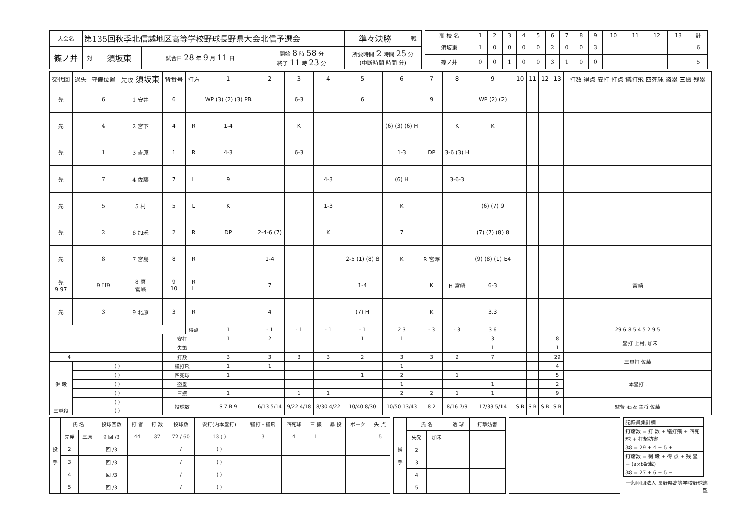| 大会名 | 第135回秋季北信越地区高等学校野球長野県大会北信予選会 | | | | | | 準々決勝 | 戦 |
| 篠ノ井 | | 対 | 須坂東 | 試合日 28 年 9 月 11 日 | 開始 8 時 58 分 終了 11 時 23 分 | 所要時間 2 時間 25 分 (中断時間 時間 分) | | |
| 高 校 名 | 1 | 2 | 3 | 4 | 5 | 6 | 7 | 8 | 9 | 10 | 11 | 12 | 13 | 計 |
| --- | --- | --- | --- | --- | --- | --- | --- | --- | --- | --- | --- | --- | --- | --- |
| 須坂東 | 1 | 0 | 0 | 0 | 0 | 2 | 0 | 0 | 3 | | | | | 6 |
| 篠ノ井 | 0 | 0 | 1 | 0 | 0 | 3 | 1 | 0 | 0 | | | | | 5 |
| 交代回 | 過失 | 守備位置 | 先攻 須坂東 | 背番号 | 打方 | 1 | 2 | 3 | 4 | 5 | 6 | 7 | 8 | 9 | 10 | 11 | 12 | 13 | 打数 得点 安打 打点 犠打飛 四死球 盗塁 三振 残塁 |
| --- | --- | --- | --- | --- | --- | --- | --- | --- | --- | --- | --- | --- | --- | --- | --- | --- | --- | --- | --- |
| 先 | | 6 | 1 安井 | 6 | | WP (3) (2) (3) PB | | 6-3 | | 6 | | 9 | | WP (2) (2) | | | | | |
| 先 | | 4 | 2 宮下 | 4 | R | 1-4 | | K | | | (6) (3) (6) H | | K | K | | | | | |
| 先 | | 1 | 3 吉原 | 1 | R | 4-3 | | 6-3 | | | 1-3 | DP | 3-6 (3) H | | | | | | |
| 先 | | 7 | 4 佐藤 | 7 | L | 9 | | | 4-3 | | (6) H | | 3-6-3 | | | | | | |
| 先 | | 5 | 5 村 | 5 | L | K | | | 1-3 | | K | | | (6) (7) 9 | | | | | |
| 先 | | 2 | 6 加禾 | 2 | R | DP | 2-4-6 (7) | | K | | 7 | | | (7) (7) (8) 8 | | | | | |
| 先 | | 8 | 7 宮島 | 8 | R | | 1-4 | | | 2-5 (1) (8) 8 | K | R 宮澤 | | (9) (8) (1) E4 | | | | | |
| 先 9 97 | | 9 H9 | 8 真 宮崎 | 9 10 | R L | | 7 | | | 1-4 | | K | H 宮崎 | 6-3 | | | | | 宮崎 |
| 先 | | 3 | 9 北原 | 3 | R | | 4 | | | (7) H | | K | | 3.3 | | | | | |
| | | | | | 得点 | 1 | - 1 | - 1 | - 1 | - 1 | 2 3 | - 3 | - 3 | 3 6 | | | | | 29 6 8 5 4 5 2 9 5 |
| | | | | 安打 | | 1 | 2 | | | 1 | 1 | | | 3 | | | | 8 | 二塁打 上村, 加禾 |
| | | | | 失策 | | | | | | | | | | 1 | | | | 1 | |
| 4 | | | | 打数 | | 3 | 3 | 3 | 3 | 2 | 3 | 3 | 2 | 7 | | | | 29 | 三塁打 佐藤 |
| 併 殺 | ( ) | | | 犠打飛 | | 1 | 1 | | | | 1 | | | | | | | 4 | |
| | ( ) | | | 四死球 | | 1 | | | | 1 | 2 | | 1 | | | | | 5 | 本塁打 . |
| | ( ) | | | 盗塁 | | | | | | | 1 | | | 1 | | | | 2 | |
| | ( ) | | | 三振 | | 1 | | 1 | 1 | | 2 | 2 | 1 | 1 | | | | 9 | |
| | ( ) | | | 投球数 | | S 7 B 9 | 6/13 5/14 | 9/22 4/18 | 8/30 4/22 | 10/40 8/30 | 10/50 13/43 | 8 2 | 8/16 7/9 | 17/33 5/14 | S B | S B | S B | S B | 監督 石坂 主将 佐藤 |
| 三重殺 | ( ) | | | | | | | | | | | | | | | | | | |
| 投 手 | 氏 名 | | 投球回数 | 打 者 | 打 数 | 投球数 | 安打(内本塁打) | 犠打・犠飛 | 四死球 | 三 振 | 暴 投 | ボーク | 失 点 |
| | 先発 | 三原 | 9 回 /3 | 44 | 37 | 72 / 60 | 13 ( ) | 3 | 4 | 1 | | | 5 |
| | 2 | | 回 /3 | | | / | ( ) | | | | | | |
| | 3 | | 回 /3 | | | / | ( ) | | | | | | |
| | 4 | | 回 /3 | | | / | ( ) | | | | | | |
| | 5 | | 回 /3 | | | / | ( ) | | | | | | |
| 捕 手 | 氏 名 | | 逸 球 | 打撃妨害 |
| | 先発 | 加禾 | | |
| | 2 | | | |
| | 3 | | | |
| | 4 | | | |
| | 5 | | | |
| 記録員集計欄 |
| 打席数 = 打 数 + 犠打飛 + 四死球 + 打撃妨害 |
| 38 = 29 + 4 + 5 + |
| 打席数 = 刺 殺 + 得 点 + 残 塁 − (a×b記載) |
| 38 = 27 + 6 + 5 − |
一般財団法人 長野県高等学校野球連盟